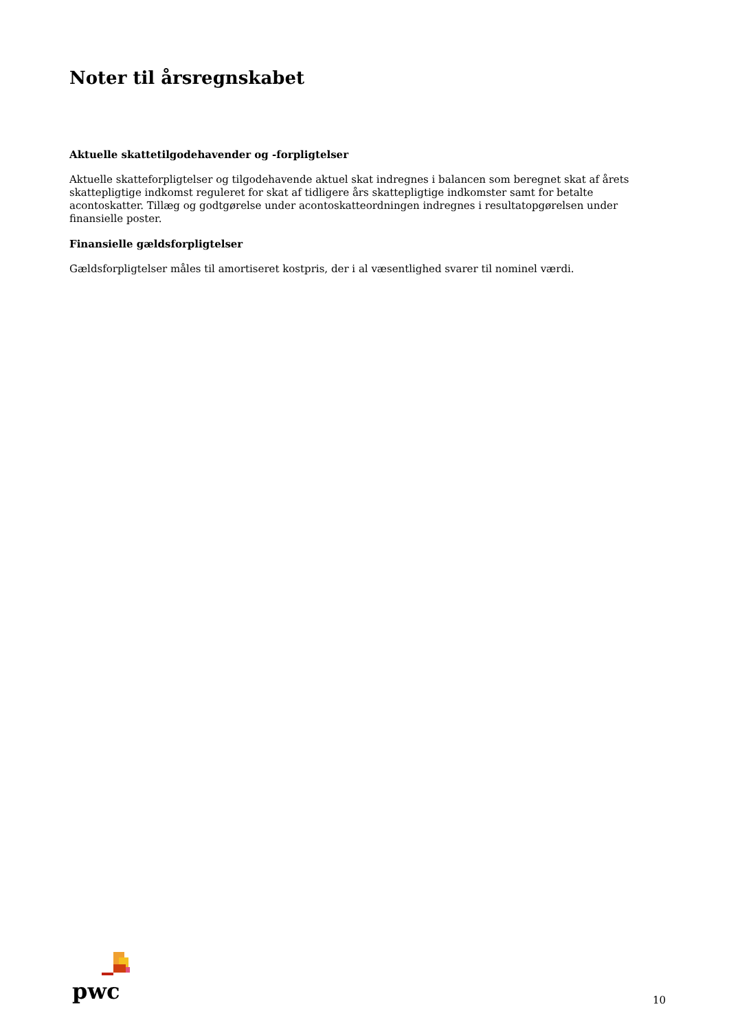Noter til årsregnskabet
Aktuelle skattetilgodehavender og -forpligtelser
Aktuelle skatteforpligtelser og tilgodehavende aktuel skat indregnes i balancen som beregnet skat af årets skattepligtige indkomst reguleret for skat af tidligere års skattepligtige indkomster samt for betalte acontoskatter. Tillæg og godtgørelse under acontoskatteordningen indregnes i resultatopgørelsen under finansielle poster.
Finansielle gældsforpligtelser
Gældsforpligtelser måles til amortiseret kostpris, der i al væsentlighed svarer til nominel værdi.
pwc
10